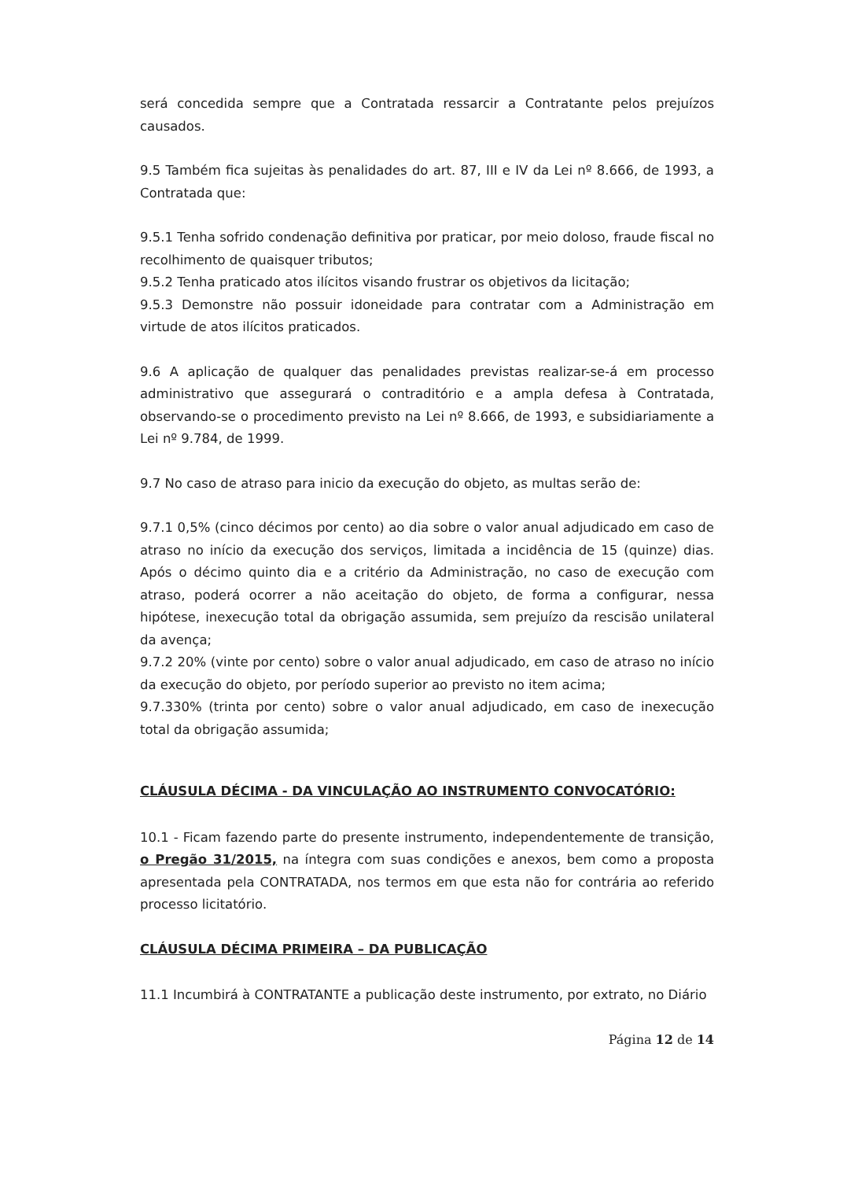será concedida sempre que a Contratada ressarcir a Contratante pelos prejuízos causados.
9.5 Também fica sujeitas às penalidades do art. 87, III e IV da Lei nº 8.666, de 1993, a Contratada que:
9.5.1 Tenha sofrido condenação definitiva por praticar, por meio doloso, fraude fiscal no recolhimento de quaisquer tributos;
9.5.2 Tenha praticado atos ilícitos visando frustrar os objetivos da licitação;
9.5.3 Demonstre não possuir idoneidade para contratar com a Administração em virtude de atos ilícitos praticados.
9.6 A aplicação de qualquer das penalidades previstas realizar-se-á em processo administrativo que assegurará o contraditório e a ampla defesa à Contratada, observando-se o procedimento previsto na Lei nº 8.666, de 1993, e subsidiariamente a Lei nº 9.784, de 1999.
9.7 No caso de atraso para inicio da execução do objeto, as multas serão de:
9.7.1 0,5% (cinco décimos por cento) ao dia sobre o valor anual adjudicado em caso de atraso no início da execução dos serviços, limitada a incidência de 15 (quinze) dias. Após o décimo quinto dia e a critério da Administração, no caso de execução com atraso, poderá ocorrer a não aceitação do objeto, de forma a configurar, nessa hipótese, inexecução total da obrigação assumida, sem prejuízo da rescisão unilateral da avença;
9.7.2 20% (vinte por cento) sobre o valor anual adjudicado, em caso de atraso no início da execução do objeto, por período superior ao previsto no item acima;
9.7.330% (trinta por cento) sobre o valor anual adjudicado, em caso de inexecução total da obrigação assumida;
CLÁUSULA DÉCIMA - DA VINCULAÇÃO AO INSTRUMENTO CONVOCATÓRIO:
10.1 - Ficam fazendo parte do presente instrumento, independentemente de transição, o Pregão 31/2015, na íntegra com suas condições e anexos, bem como a proposta apresentada pela CONTRATADA, nos termos em que esta não for contrária ao referido processo licitatório.
CLÁUSULA DÉCIMA PRIMEIRA – DA PUBLICAÇÃO
11.1 Incumbirá à CONTRATANTE a publicação deste instrumento, por extrato, no Diário
Página 12 de 14